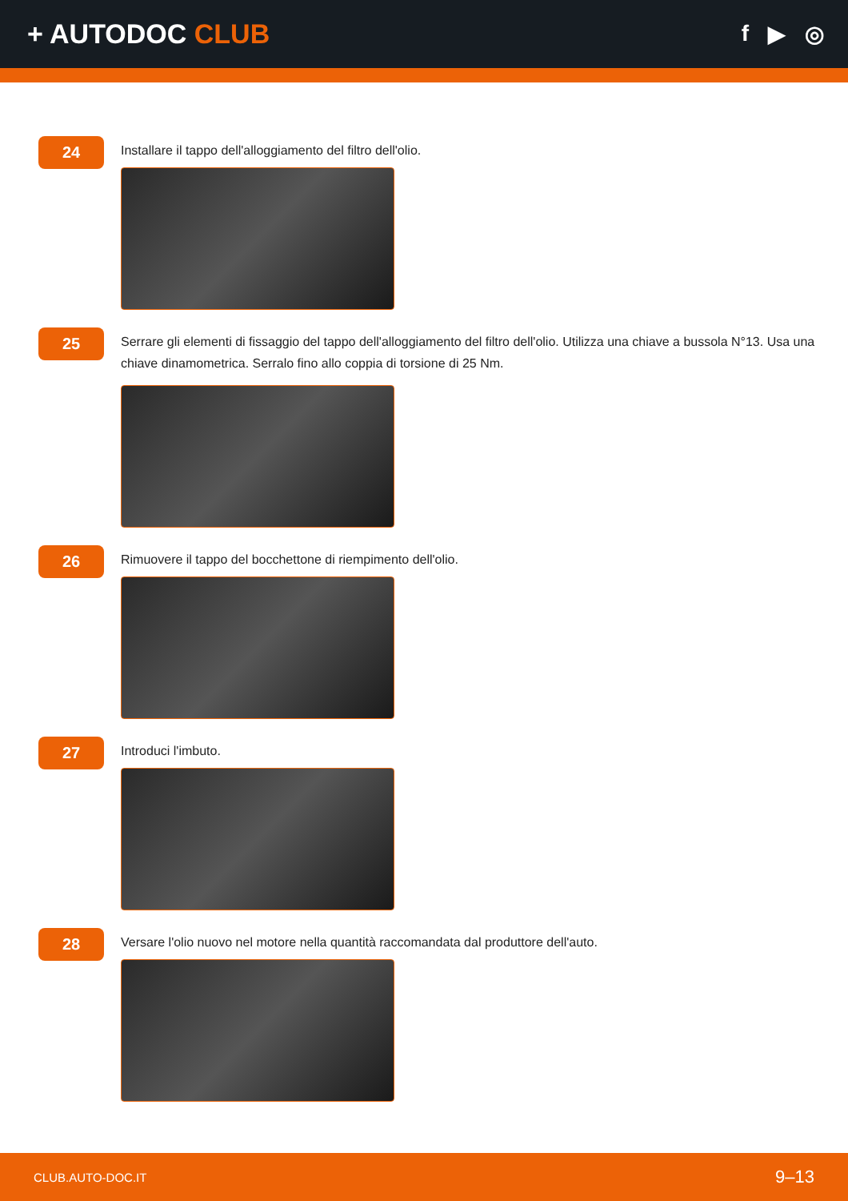+ AUTODOC CLUB
f ▶ ◎
24
Installare il tappo dell'alloggiamento del filtro dell'olio.
25
Serrare gli elementi di fissaggio del tappo dell'alloggiamento del filtro dell'olio. Utilizza una chiave a bussola N°13. Usa una chiave dinamometrica. Serralo fino allo coppia di torsione di 25 Nm.
26
Rimuovere il tappo del bocchettone di riempimento dell'olio.
27
Introduci l'imbuto.
28
Versare l'olio nuovo nel motore nella quantità raccomandata dal produttore dell'auto.
CLUB.AUTO-DOC.IT 9–13